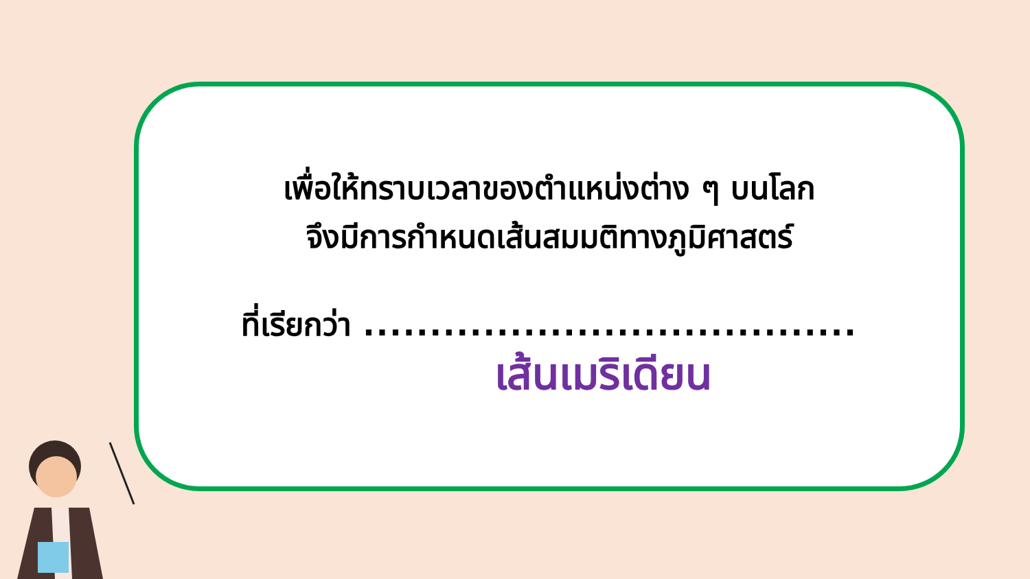เพื่อให้ทราบเวลาของตำแหน่งต่าง ๆ บนโลก
จึงมีการกำหนดเส้นสมมติทางภูมิศาสตร์
ที่เรียกว่า .....................................
เส้นเมริเดียน